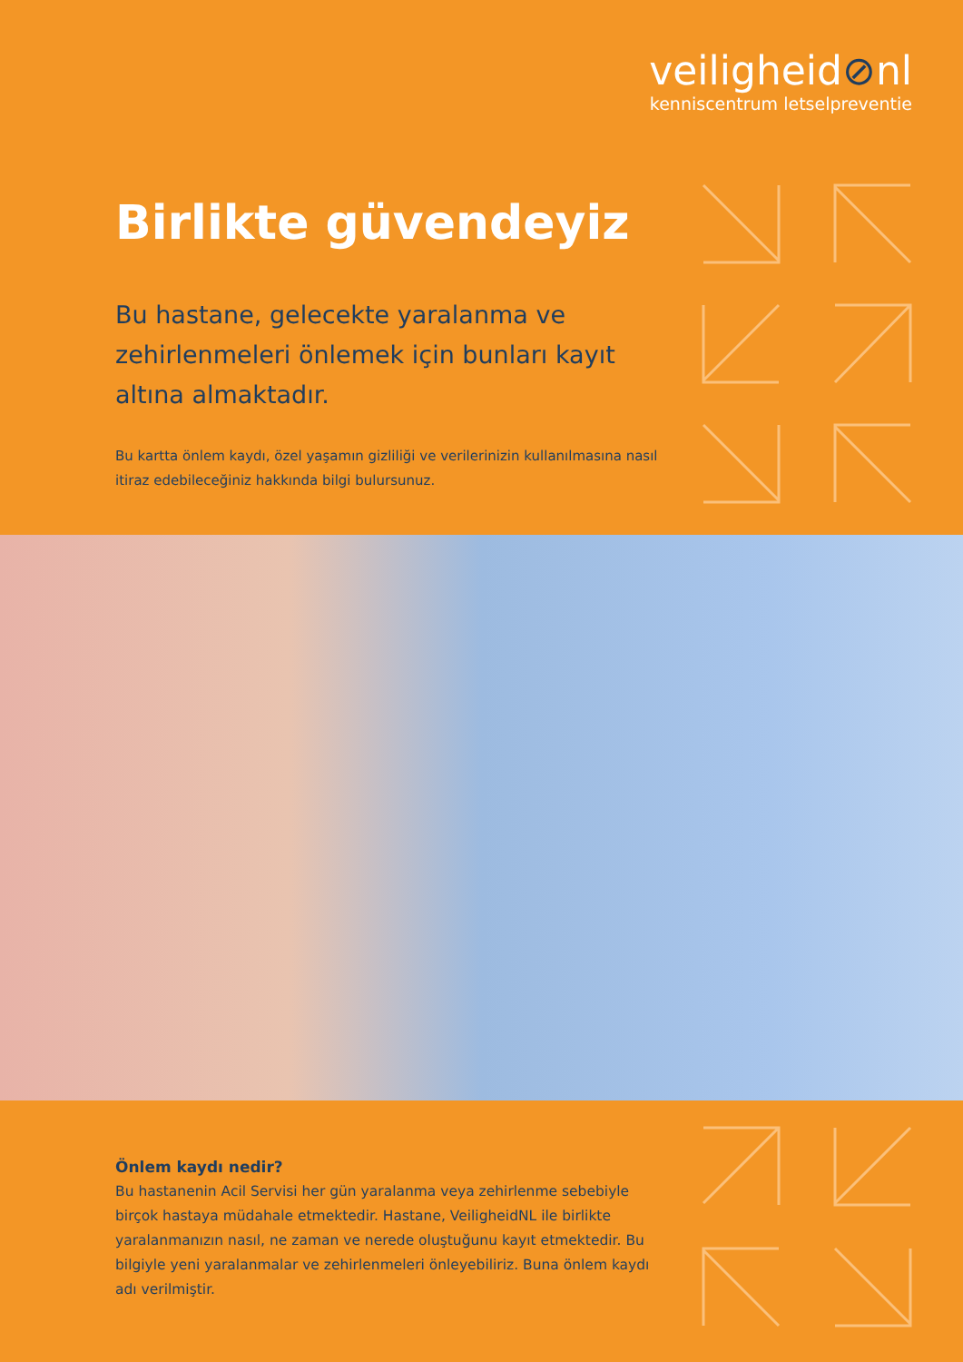veiligheid⊘nl
kenniscentrum letselpreventie
Birlikte güvendeyiz
Bu hastane, gelecekte yaralanma ve zehirlenmeleri önlemek için bunları kayıt altına almaktadır.
Bu kartta önlem kaydı, özel yaşamın gizliliği ve verilerinizin kullanılmasına nasıl itiraz edebileceğiniz hakkında bilgi bulursunuz.
Önlem kaydı nedir?
Bu hastanenin Acil Servisi her gün yaralanma veya zehirlenme sebebiyle birçok hastaya müdahale etmektedir. Hastane, VeiligheidNL ile birlikte yaralanmanızın nasıl, ne zaman ve nerede oluştuğunu kayıt etmektedir. Bu bilgiyle yeni yaralanmalar ve zehirlenmeleri önleyebiliriz. Buna önlem kaydı adı verilmiştir.